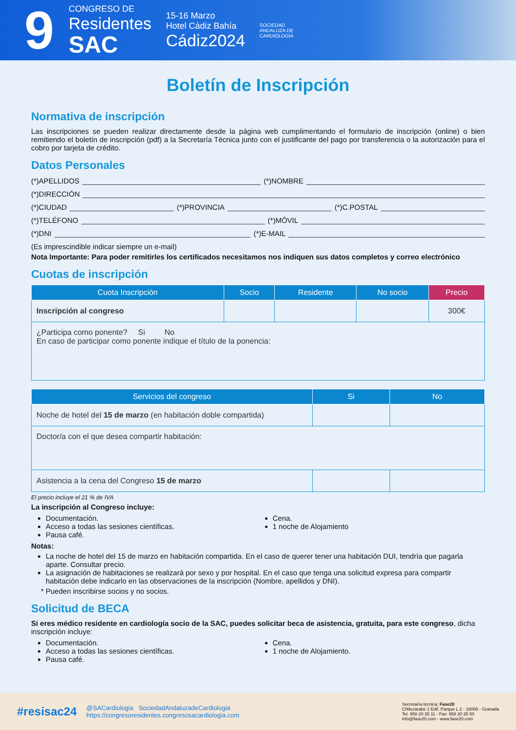9
CONGRESO DE
Residentes
SAC
15-16 Marzo
Hotel Cádiz Bahía
Cádiz2024
SOCIEDAD
ANDALUZA DE
CARDIOLOGÍA
Boletín de Inscripción
Normativa de inscripción
Las inscripciones se pueden realizar directamente desde la página web cumplimentando el formulario de inscripción (online) o bien remitiendo el boletín de inscripción (pdf) a la Secretaría Técnica junto con el justificante del pago por transferencia o la autorización para el cobro por tarjeta de crédito.
Datos Personales
(*)APELLIDOS (*)NOMBRE
(*)DIRECCIÓN
(*)CIUDAD (*)PROVINCIA (*)C.POSTAL
(*)TELÉFONO (*)MÓVIL
(*)DNI (*)E-MAIL
(Es imprescindible indicar siempre un e-mail)
Nota Importante: Para poder remitirles los certificados necesitamos nos indiquen sus datos completos y correo electrónico
Cuotas de inscripción
| Cuota Inscripción | Socio | Residente | No socio | Precio |
| --- | --- | --- | --- | --- |
| Inscripción al congreso | | | | 300€ |
| ¿Participa como ponente? Si No En caso de participar como ponente indique el título de la ponencia: | | | | |
| Servicios del congreso | Si | No |
| --- | --- | --- |
| Noche de hotel del 15 de marzo (en habitación doble compartida) | | |
| Doctor/a con el que desea compartir habitación: | | |
| Asistencia a la cena del Congreso 15 de marzo | | |
El precio incluye el 21 % de IVA
La inscripción al Congreso incluye:
Documentación.
Acceso a todas las sesiones científicas.
Pausa café.
Cena.
1 noche de Alojamiento
Notas:
La noche de hotel del 15 de marzo en habitación compartida. En el caso de querer tener una habitación DUI, tendría que pagarla aparte. Consultar precio.
La asignación de habitaciones se realizará por sexo y por hospital. En el caso que tenga una solicitud expresa para compartir habitación debe indicarlo en las observaciones de la inscripción (Nombre, apellidos y DNI).
* Pueden inscribirse socios y no socios.
Solicitud de BECA
Si eres médico residente en cardiología socio de la SAC, puedes solicitar beca de asistencia, gratuita, para este congreso, dicha inscripción incluye:
Documentación.
Acceso a todas las sesiones científicas.
Pausa café.
Cena.
1 noche de Alojamiento.
#resisac24
@SACardiologia SociedadAndaluzadeCardiologia
https://congresoresidentes.congresosacardiologia.com
Secretaría técnica: Fase20
C/Mozárabe 1 Edif. Parque L.2 - 18006 - Granada
Tel. 958 20 35 11 - Fax: 958 20 35 50
info@fase20.com - www.fase20.com